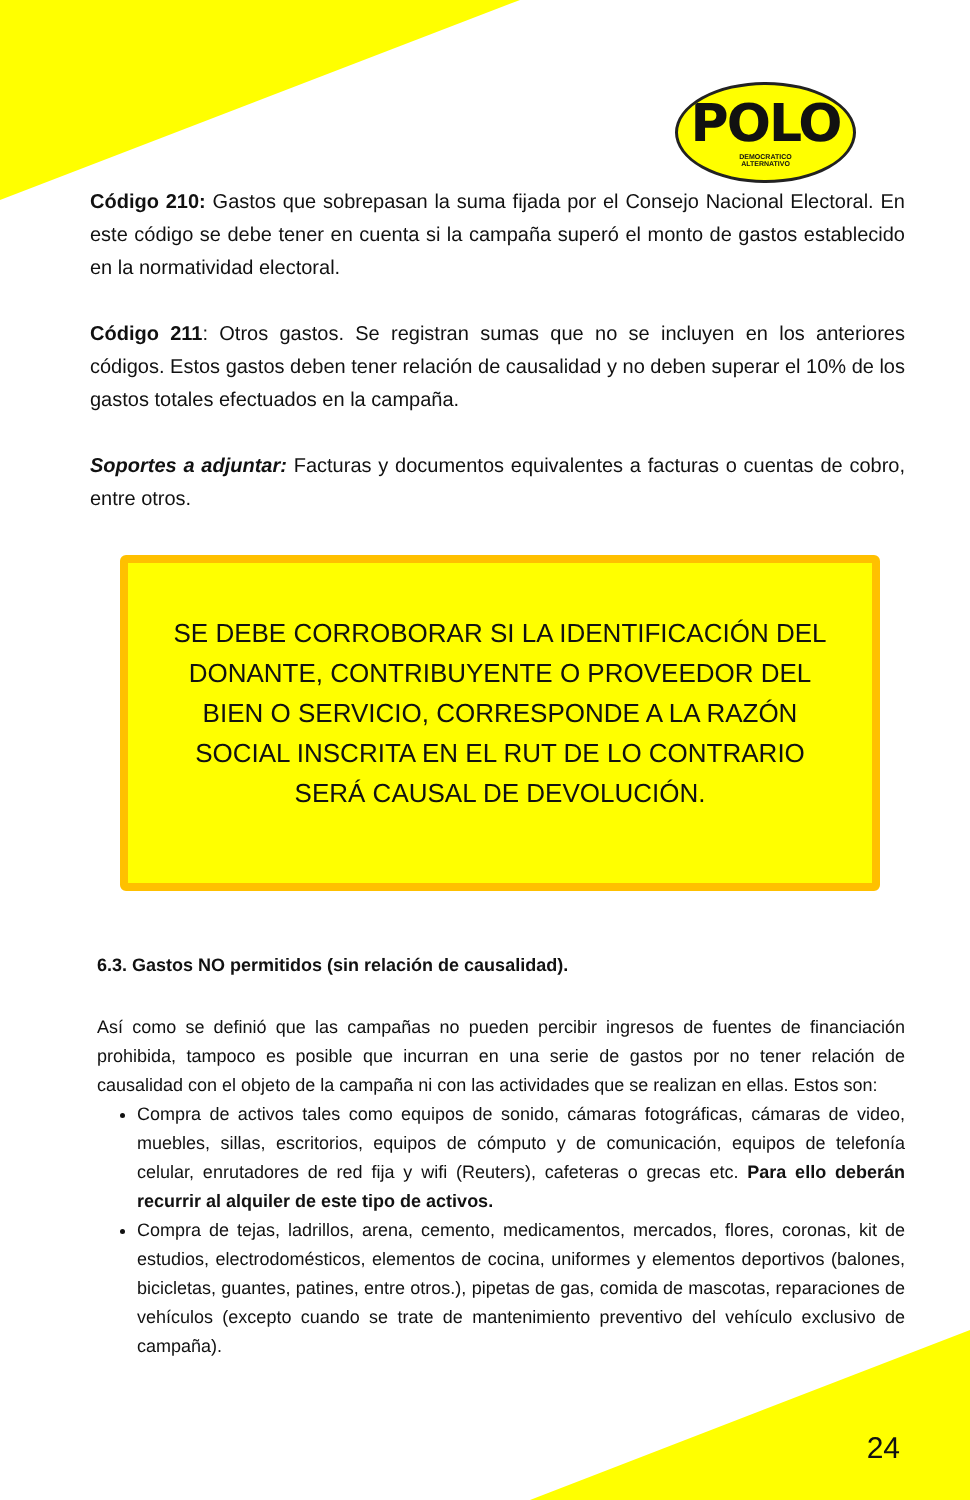POLO
DEMOCRATICO
ALTERNATIVO
Código 210: Gastos que sobrepasan la suma fijada por el Consejo Nacional Electoral. En este código se debe tener en cuenta si la campaña superó el monto de gastos establecido en la normatividad electoral.
Código 211: Otros gastos. Se registran sumas que no se incluyen en los anteriores códigos. Estos gastos deben tener relación de causalidad y no deben superar el 10% de los gastos totales efectuados en la campaña.
Soportes a adjuntar: Facturas y documentos equivalentes a facturas o cuentas de cobro, entre otros.
SE DEBE CORROBORAR SI LA IDENTIFICACIÓN DEL DONANTE, CONTRIBUYENTE O PROVEEDOR DEL BIEN O SERVICIO, CORRESPONDE A LA RAZÓN SOCIAL INSCRITA EN EL RUT DE LO CONTRARIO SERÁ CAUSAL DE DEVOLUCIÓN.
6.3. Gastos NO permitidos (sin relación de causalidad).
Así como se definió que las campañas no pueden percibir ingresos de fuentes de financiación prohibida, tampoco es posible que incurran en una serie de gastos por no tener relación de causalidad con el objeto de la campaña ni con las actividades que se realizan en ellas. Estos son:
Compra de activos tales como equipos de sonido, cámaras fotográficas, cámaras de video, muebles, sillas, escritorios, equipos de cómputo y de comunicación, equipos de telefonía celular, enrutadores de red fija y wifi (Reuters), cafeteras o grecas etc. Para ello deberán recurrir al alquiler de este tipo de activos.
Compra de tejas, ladrillos, arena, cemento, medicamentos, mercados, flores, coronas, kit de estudios, electrodomésticos, elementos de cocina, uniformes y elementos deportivos (balones, bicicletas, guantes, patines, entre otros.), pipetas de gas, comida de mascotas, reparaciones de vehículos (excepto cuando se trate de mantenimiento preventivo del vehículo exclusivo de campaña).
24